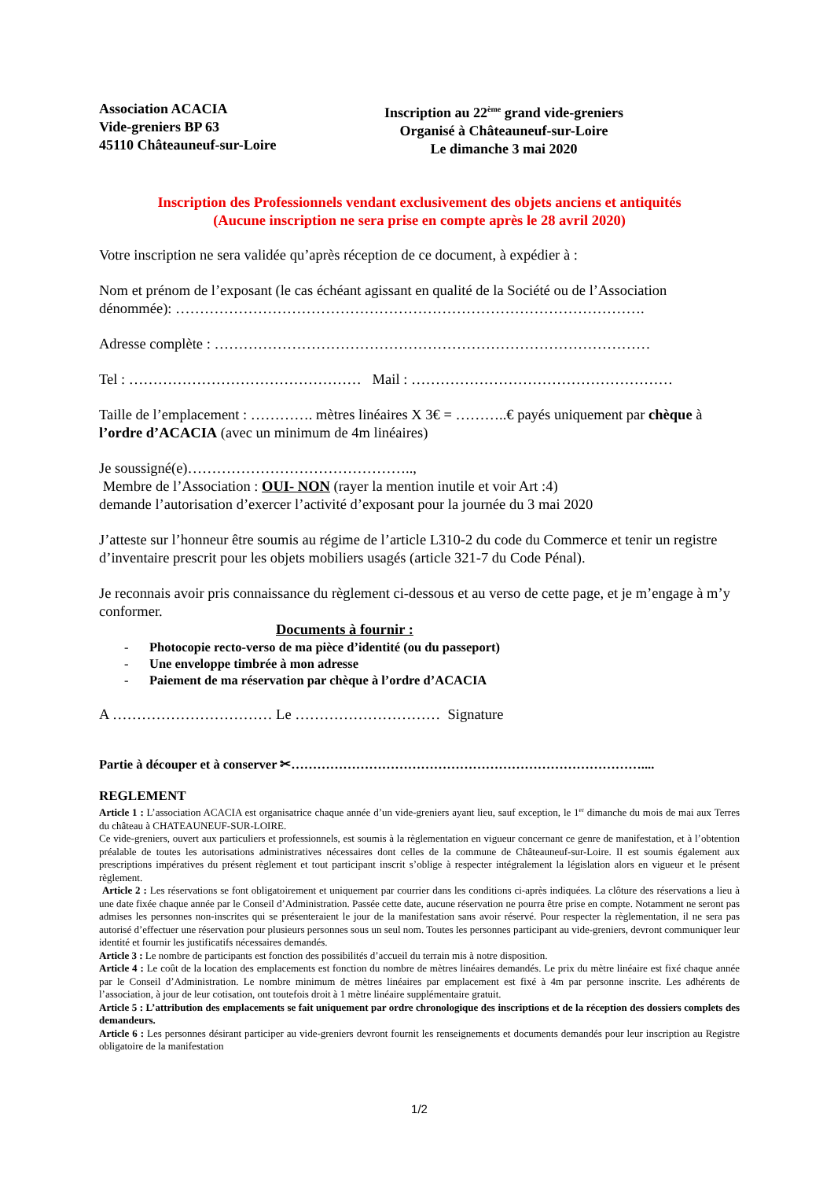Association ACACIA
Vide-greniers BP 63
45110 Châteauneuf-sur-Loire
Inscription au 22<sup>ème</sup> grand vide-greniers
Organisé à Châteauneuf-sur-Loire
Le dimanche 3 mai 2020
Inscription des Professionnels vendant exclusivement des objets anciens et antiquités
(Aucune inscription ne sera prise en compte après le 28 avril 2020)
Votre inscription ne sera validée qu’après réception de ce document, à expédier à :
Nom et prénom de l’exposant (le cas échéant agissant en qualité de la Société ou de l’Association dénommée): …………………………………………………………………………………….
Adresse complète : ………………………………………………………………………………
Tel : ………………………………………… Mail : ………………………………………………
Taille de l’emplacement : …………. mètres linéaires X 3€ = ………..€ payés uniquement par chèque à l’ordre d’ACACIA (avec un minimum de 4m linéaires)
Je soussigné(e)………………………………………..,
Membre de l’Association : OUI- NON (rayer la mention inutile et voir Art :4)
demande l’autorisation d’exercer l’activité d’exposant pour la journée du 3 mai 2020
J’atteste sur l’honneur être soumis au régime de l’article L310-2 du code du Commerce et tenir un registre d’inventaire prescrit pour les objets mobiliers usagés (article 321-7 du Code Pénal).
Je reconnais avoir pris connaissance du règlement ci-dessous et au verso de cette page, et je m’engage à m’y conformer.
Documents à fournir :
- Photocopie recto-verso de ma pièce d’identité (ou du passeport)
- Une enveloppe timbrée à mon adresse
- Paiement de ma réservation par chèque à l’ordre d’ACACIA
A …………………………… Le ………………………… Signature
Partie à découper et à conserver ✂………………………………………………………………………....
REGLEMENT
Article 1 : L’association ACACIA est organisatrice chaque année d’un vide-greniers ayant lieu, sauf exception, le 1<sup>er</sup> dimanche du mois de mai aux Terres du château à CHATEAUNEUF-SUR-LOIRE.
Ce vide-greniers, ouvert aux particuliers et professionnels, est soumis à la règlementation en vigueur concernant ce genre de manifestation, et à l’obtention préalable de toutes les autorisations administratives nécessaires dont celles de la commune de Châteauneuf-sur-Loire. Il est soumis également aux prescriptions impératives du présent règlement et tout participant inscrit s’oblige à respecter intégralement la législation alors en vigueur et le présent règlement.
Article 2 : Les réservations se font obligatoirement et uniquement par courrier dans les conditions ci-après indiquées. La clôture des réservations a lieu à une date fixée chaque année par le Conseil d’Administration. Passée cette date, aucune réservation ne pourra être prise en compte. Notamment ne seront pas admises les personnes non-inscrites qui se présenteraient le jour de la manifestation sans avoir réservé. Pour respecter la règlementation, il ne sera pas autorisé d’effectuer une réservation pour plusieurs personnes sous un seul nom. Toutes les personnes participant au vide-greniers, devront communiquer leur identité et fournir les justificatifs nécessaires demandés.
Article 3 : Le nombre de participants est fonction des possibilités d’accueil du terrain mis à notre disposition.
Article 4 : Le coût de la location des emplacements est fonction du nombre de mètres linéaires demandés. Le prix du mètre linéaire est fixé chaque année par le Conseil d’Administration. Le nombre minimum de mètres linéaires par emplacement est fixé à 4m par personne inscrite. Les adhérents de l’association, à jour de leur cotisation, ont toutefois droit à 1 mètre linéaire supplémentaire gratuit.
Article 5 : L’attribution des emplacements se fait uniquement par ordre chronologique des inscriptions et de la réception des dossiers complets des demandeurs.
Article 6 : Les personnes désirant participer au vide-greniers devront fournit les renseignements et documents demandés pour leur inscription au Registre obligatoire de la manifestation
1/2